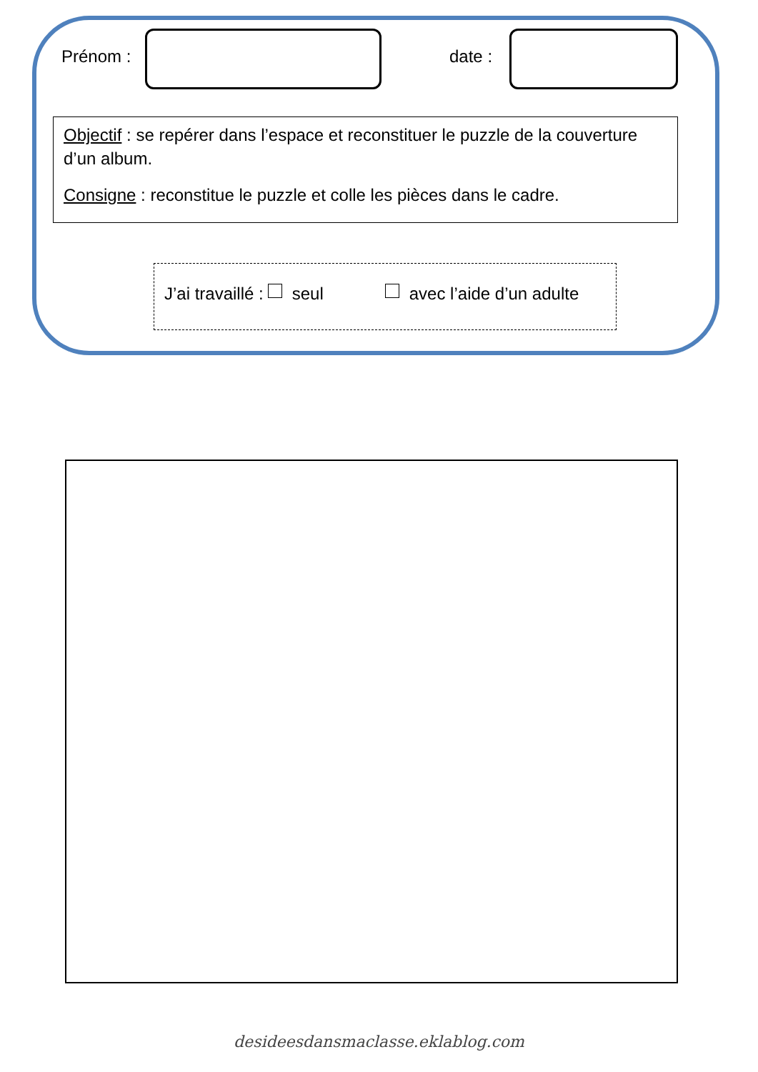Prénom : date :
Objectif : se repérer dans l’espace et reconstituer le puzzle de la couverture d’un album.
Consigne : reconstitue le puzzle et colle les pièces dans le cadre.
J’ai travaillé : seul avec l’aide d’un adulte
desideesdansmaclasse.eklablog.com